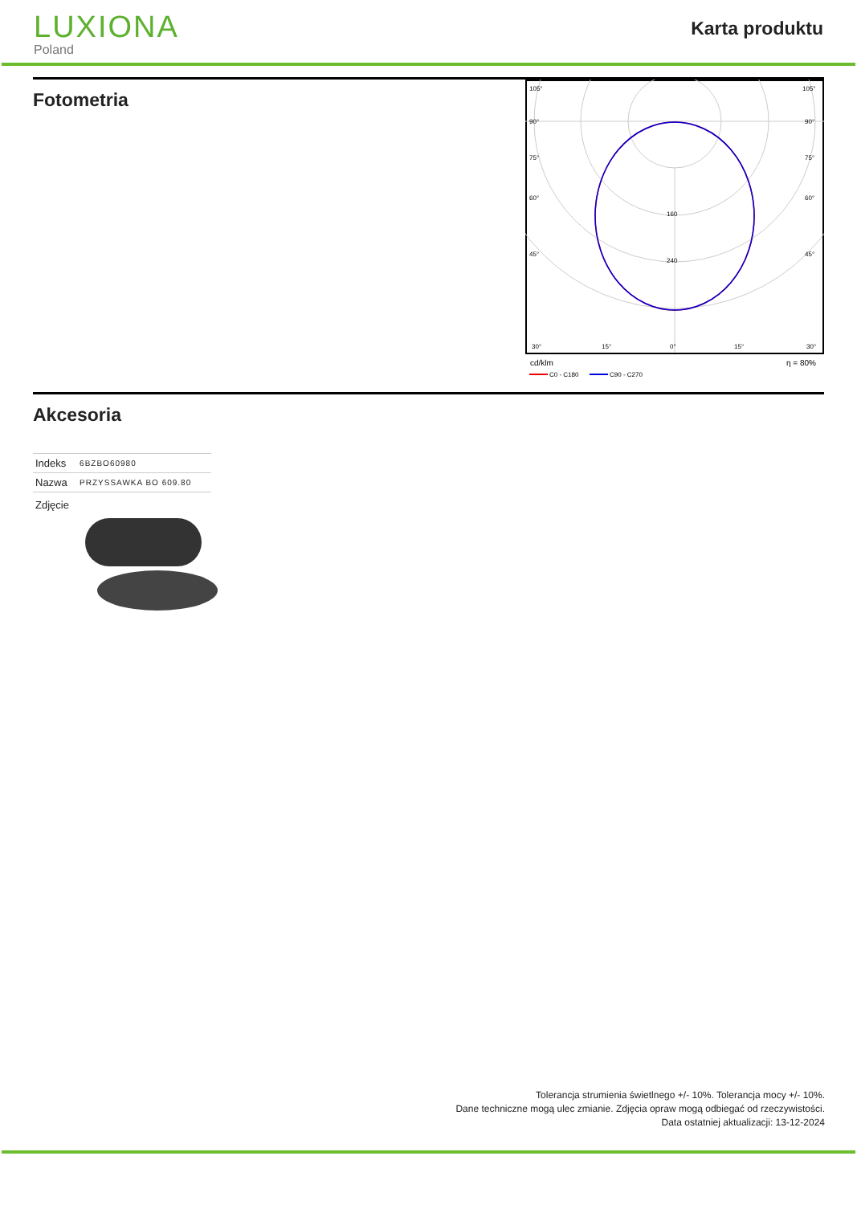LUXIONA
Poland
Karta produktu
Fotometria
105°
90°
75°
60°
45°
30°
15°
0°
160
240
105°
90°
75°
60°
45°
15°
30°
cd/klm
η = 80%
C0 - C180
C90 - C270
Akcesoria
| Indeks | 6BZBO60980 |
| Nazwa | PRZYSSAWKA BO 609.80 |
| Zdjęcie | |
Tolerancja strumienia świetlnego +/- 10%. Tolerancja mocy +/- 10%.
Dane techniczne mogą ulec zmianie. Zdjęcia opraw mogą odbiegać od rzeczywistości.
Data ostatniej aktualizacji: 13-12-2024